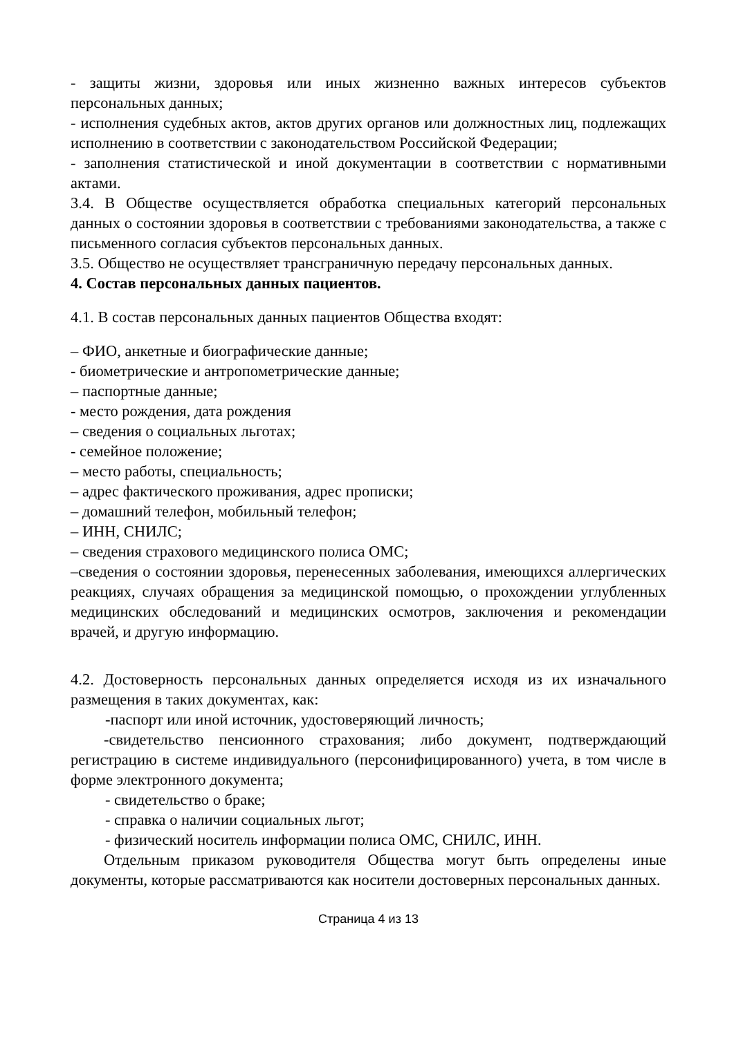- защиты жизни, здоровья или иных жизненно важных интересов субъектов персональных данных;
- исполнения судебных актов, актов других органов или должностных лиц, подлежащих исполнению в соответствии с законодательством Российской Федерации;
- заполнения статистической и иной документации в соответствии с нормативными актами.
3.4. В Обществе осуществляется обработка специальных категорий персональных данных о состоянии здоровья в соответствии с требованиями законодательства, а также с письменного согласия субъектов персональных данных.
3.5. Общество не осуществляет трансграничную передачу персональных данных.
4. Состав персональных данных пациентов.
4.1. В состав персональных данных пациентов Общества входят:
– ФИО, анкетные и биографические данные;
- биометрические и антропометрические данные;
– паспортные данные;
- место рождения, дата рождения
– сведения о социальных льготах;
- семейное положение;
– место работы, специальность;
– адрес фактического проживания, адрес прописки;
– домашний телефон, мобильный телефон;
– ИНН, СНИЛС;
– сведения страхового медицинского полиса ОМС;
–сведения о состоянии здоровья, перенесенных заболевания, имеющихся аллергических реакциях, случаях обращения за медицинской помощью, о прохождении углубленных медицинских обследований и медицинских осмотров, заключения и рекомендации врачей, и другую информацию.
4.2. Достоверность персональных данных определяется исходя из их изначального размещения в таких документах, как:
-паспорт или иной источник, удостоверяющий личность;
-свидетельство пенсионного страхования; либо документ, подтверждающий регистрацию в системе индивидуального (персонифицированного) учета, в том числе в форме электронного документа;
- свидетельство о браке;
- справка о наличии социальных льгот;
- физический носитель информации полиса ОМС, СНИЛС, ИНН.
Отдельным приказом руководителя Общества могут быть определены иные документы, которые рассматриваются как носители достоверных персональных данных.
Страница 4 из 13